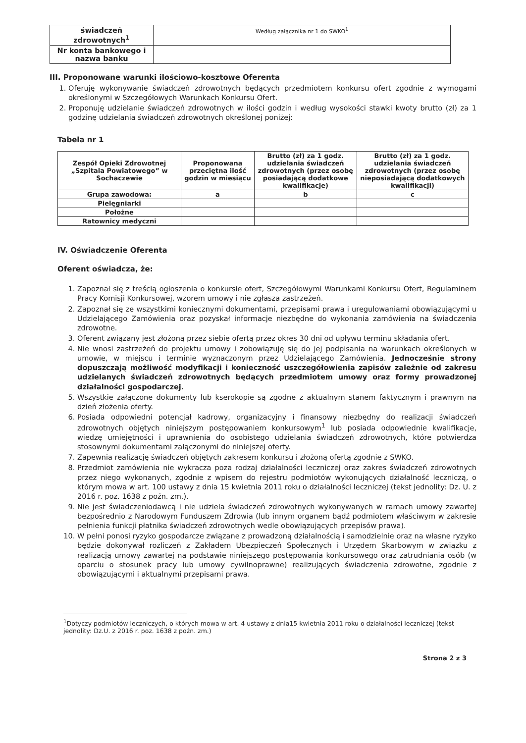| świadczeń zdrowotnych<sup>1</sup> | Według załącznika nr 1 do SWKO<sup>1</sup> |
| Nr konta bankowego i nazwa banku | |
III. Proponowane warunki ilościowo-kosztowe Oferenta
1. Oferuję wykonywanie świadczeń zdrowotnych będących przedmiotem konkursu ofert zgodnie z wymogami określonymi w Szczegółowych Warunkach Konkursu Ofert.
2. Proponuję udzielanie świadczeń zdrowotnych w ilości godzin i według wysokości stawki kwoty brutto (zł) za 1 godzinę udzielania świadczeń zdrowotnych określonej poniżej:
Tabela nr 1
| Zespół Opieki Zdrowotnej „Szpitala Powiatowego” w Sochaczewie | Proponowana przeciętna ilość godzin w miesiącu | Brutto (zł) za 1 godz. udzielania świadczeń zdrowotnych (przez osobę posiadającą dodatkowe kwalifikacje) | Brutto (zł) za 1 godz. udzielania świadczeń zdrowotnych (przez osobę nieposiadającą dodatkowych kwalifikacji) |
| Grupa zawodowa: | a | b | c |
| Pielęgniarki | | | |
| Położne | | | |
| Ratownicy medyczni | | | |
IV. Oświadczenie Oferenta
Oferent oświadcza, że:
1. Zapoznał się z treścią ogłoszenia o konkursie ofert, Szczegółowymi Warunkami Konkursu Ofert, Regulaminem Pracy Komisji Konkursowej, wzorem umowy i nie zgłasza zastrzeżeń.
2. Zapoznał się ze wszystkimi koniecznymi dokumentami, przepisami prawa i uregulowaniami obowiązującymi u Udzielającego Zamówienia oraz pozyskał informacje niezbędne do wykonania zamówienia na świadczenia zdrowotne.
3. Oferent związany jest złożoną przez siebie ofertą przez okres 30 dni od upływu terminu składania ofert.
4. Nie wnosi zastrzeżeń do projektu umowy i zobowiązuję się do jej podpisania na warunkach określonych w umowie, w miejscu i terminie wyznaczonym przez Udzielającego Zamówienia. Jednocześnie strony dopuszczają możliwość modyfikacji i konieczność uszczegółowienia zapisów zależnie od zakresu udzielanych świadczeń zdrowotnych będących przedmiotem umowy oraz formy prowadzonej działalności gospodarczej.
5. Wszystkie załączone dokumenty lub kserokopie są zgodne z aktualnym stanem faktycznym i prawnym na dzień złożenia oferty.
6. Posiada odpowiedni potencjał kadrowy, organizacyjny i finansowy niezbędny do realizacji świadczeń zdrowotnych objętych niniejszym postępowaniem konkursowym<sup>1</sup> lub posiada odpowiednie kwalifikacje, wiedzę umiejętności i uprawnienia do osobistego udzielania świadczeń zdrowotnych, które potwierdza stosownymi dokumentami załączonymi do niniejszej oferty.
7. Zapewnia realizację świadczeń objętych zakresem konkursu i złożoną ofertą zgodnie z SWKO.
8. Przedmiot zamówienia nie wykracza poza rodzaj działalności leczniczej oraz zakres świadczeń zdrowotnych przez niego wykonanych, zgodnie z wpisem do rejestru podmiotów wykonujących działalność leczniczą, o którym mowa w art. 100 ustawy z dnia 15 kwietnia 2011 roku o działalności leczniczej (tekst jednolity: Dz. U. z 2016 r. poz. 1638 z poźn. zm.).
9. Nie jest świadczeniodawcą i nie udziela świadczeń zdrowotnych wykonywanych w ramach umowy zawartej bezpośrednio z Narodowym Funduszem Zdrowia (lub innym organem bądź podmiotem właściwym w zakresie pełnienia funkcji płatnika świadczeń zdrowotnych wedle obowiązujących przepisów prawa).
10. W pełni ponosi ryzyko gospodarcze związane z prowadzoną działalnością i samodzielnie oraz na własne ryzyko będzie dokonywał rozliczeń z Zakładem Ubezpieczeń Społecznych i Urzędem Skarbowym w związku z realizacją umowy zawartej na podstawie niniejszego postępowania konkursowego oraz zatrudniania osób (w oparciu o stosunek pracy lub umowy cywilnoprawne) realizujących świadczenia zdrowotne, zgodnie z obowiązującymi i aktualnymi przepisami prawa.
<sup>1</sup> Dotyczy podmiotów leczniczych, o których mowa w art. 4 ustawy z dnia15 kwietnia 2011 roku o działalności leczniczej (tekst jednolity: Dz.U. z 2016 r. poz. 1638 z poźn. zm.)
Strona 2 z 3